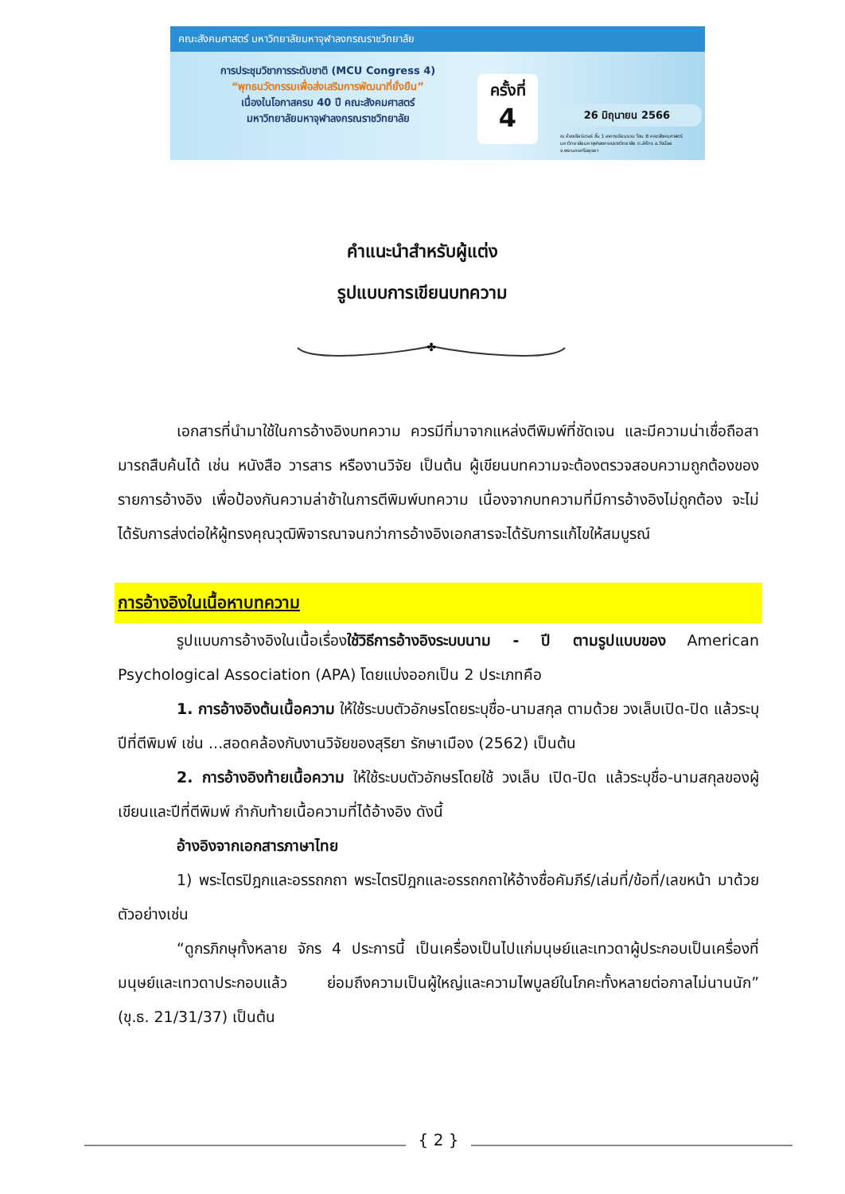คณะสังคมศาสตร์ มหาวิทยาลัยมหาจุฬาลงกรณราชวิทยาลัย
การประชุมวิชาการระดับชาติ (MCU Congress 4)
“พุทธนวัตกรรมเพื่อส่งเสริมการพัฒนาที่ยั่งยืน”
เนื่องในโอกาสครบ 40 ปี คณะสังคมศาสตร์
มหาวิทยาลัยมหาจุฬาลงกรณราชวิทยาลัย
ครั้งที่
4
26 มิถุนายน 2566
ณ ห้องเธียร์เตอร์ ชั้น 1 อาคารเรียนรวม โซน B คณะสังคมศาสตร์ มหาวิทยาลัยมหาจุฬาลงกรณราชวิทยาลัย ต.ลำไทร อ.วังน้อย จ.พระนครศรีอยุธยา
คำแนะนำสำหรับผู้แต่ง
รูปแบบการเขียนบทความ
✤
เอกสารที่นำมาใช้ในการอ้างอิงบทความ ควรมีที่มาจากแหล่งตีพิมพ์ที่ชัดเจน และมีความน่าเชื่อถือสามารถสืบค้นได้ เช่น หนังสือ วารสาร หรืองานวิจัย เป็นต้น ผู้เขียนบทความจะต้องตรวจสอบความถูกต้องของรายการอ้างอิง เพื่อป้องกันความล่าช้าในการตีพิมพ์บทความ เนื่องจากบทความที่มีการอ้างอิงไม่ถูกต้อง จะไม่ได้รับการส่งต่อให้ผู้ทรงคุณวุฒิพิจารณาจนกว่าการอ้างอิงเอกสารจะได้รับการแก้ไขให้สมบูรณ์
การอ้างอิงในเนื้อหาบทความ
รูปแบบการอ้างอิงในเนื้อเรื่องใช้วิธีการอ้างอิงระบบนาม - ปี ตามรูปแบบของ American Psychological Association (APA) โดยแบ่งออกเป็น 2 ประเภทคือ
1. การอ้างอิงต้นเนื้อความ ให้ใช้ระบบตัวอักษรโดยระบุชื่อ-นามสกุล ตามด้วย วงเล็บเปิด-ปิด แล้วระบุปีที่ตีพิมพ์ เช่น ...สอดคล้องกับงานวิจัยของสุริยา รักษาเมือง (2562) เป็นต้น
2. การอ้างอิงท้ายเนื้อความ ให้ใช้ระบบตัวอักษรโดยใช้ วงเล็บ เปิด-ปิด แล้วระบุชื่อ-นามสกุลของผู้เขียนและปีที่ตีพิมพ์ กำกับท้ายเนื้อความที่ได้อ้างอิง ดังนี้
อ้างอิงจากเอกสารภาษาไทย
1) พระไตรปิฎกและอรรถกถา พระไตรปิฎกและอรรถกถาให้อ้างชื่อคัมภีร์/เล่มที่/ข้อที่/เลขหน้า มาด้วย ตัวอย่างเช่น
“ดูกรภิกษุทั้งหลาย จักร 4 ประการนี้ เป็นเครื่องเป็นไปแก่มนุษย์และเทวดาผู้ประกอบเป็นเครื่องที่มนุษย์และเทวดาประกอบแล้ว ย่อมถึงความเป็นผู้ใหญ่และความไพบูลย์ในโภคะทั้งหลายต่อกาลไม่นานนัก” (ขุ.ธ. 21/31/37) เป็นต้น
{ 2 }